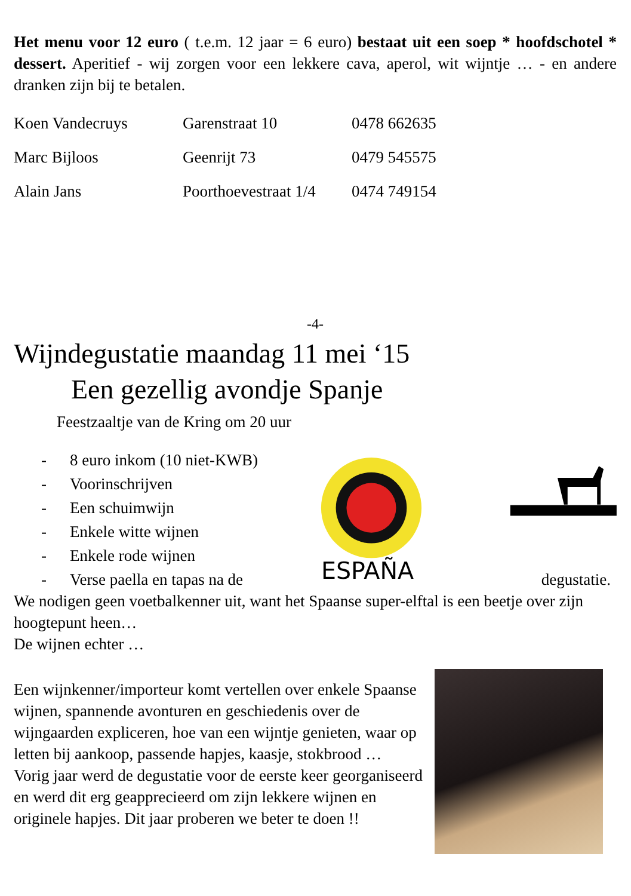Het menu voor 12 euro ( t.e.m. 12 jaar = 6 euro) bestaat uit een soep * hoofdschotel * dessert. Aperitief - wij zorgen voor een lekkere cava, aperol, wit wijntje … - en andere dranken zijn bij te betalen.
| Koen Vandecruys | Garenstraat 10 | 0478 662635 |
| Marc Bijloos | Geenrijt 73 | 0479 545575 |
| Alain Jans | Poorthoevestraat 1/4 | 0474 749154 |
-4-
Wijndegustatie maandag 11 mei ‘15
Een gezellig avondje Spanje
Feestzaaltje van de Kring om 20 uur
- 8 euro inkom (10 niet-KWB)
- Voorinschrijven
- Een schuimwijn
- Enkele witte wijnen
- Enkele rode wijnen
- Verse paella en tapas na de
ESPAÑA
degustatie.
We nodigen geen voetbalkenner uit, want het Spaanse super-elftal is een beetje over zijn hoogtepunt heen…
De wijnen echter …
Een wijnkenner/importeur komt vertellen over enkele Spaanse wijnen, spannende avonturen en geschiedenis over de wijngaarden expliceren, hoe van een wijntje genieten, waar op letten bij aankoop, passende hapjes, kaasje, stokbrood …
Vorig jaar werd de degustatie voor de eerste keer georganiseerd en werd dit erg geapprecieerd om zijn lekkere wijnen en originele hapjes. Dit jaar proberen we beter te doen !!